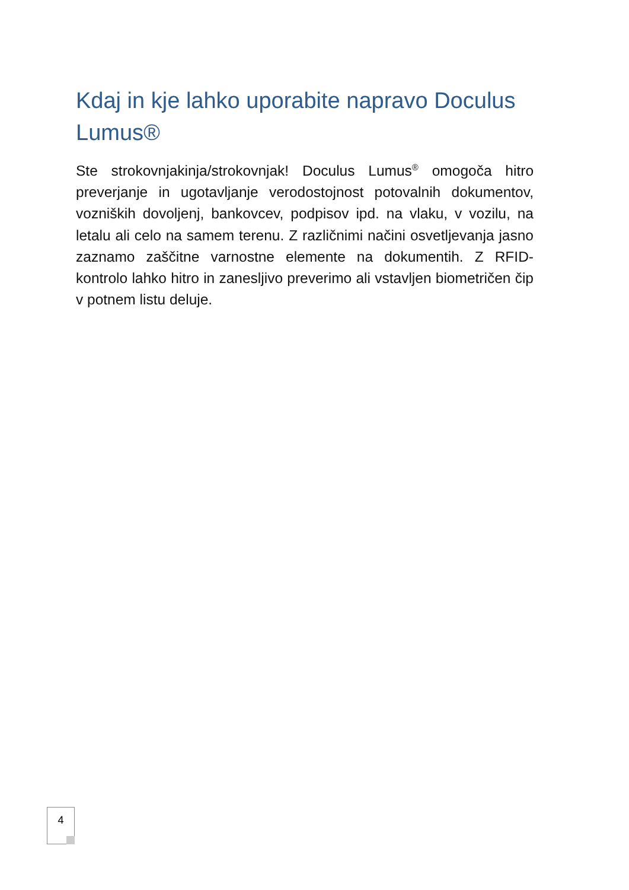Kdaj in kje lahko uporabite napravo Doculus Lumus®
Ste strokovnjakinja/strokovnjak! Doculus Lumus<sup>®</sup> omogoča hitro preverjanje in ugotavljanje verodostojnost potovalnih dokumentov, vozniških dovoljenj, bankovcev, podpisov ipd. na vlaku, v vozilu, na letalu ali celo na samem terenu. Z različnimi načini osvetljevanja jasno zaznamo zaščitne varnostne elemente na dokumentih. Z RFID-kontrolo lahko hitro in zanesljivo preverimo ali vstavljen biometričen čip v potnem listu deluje.
4